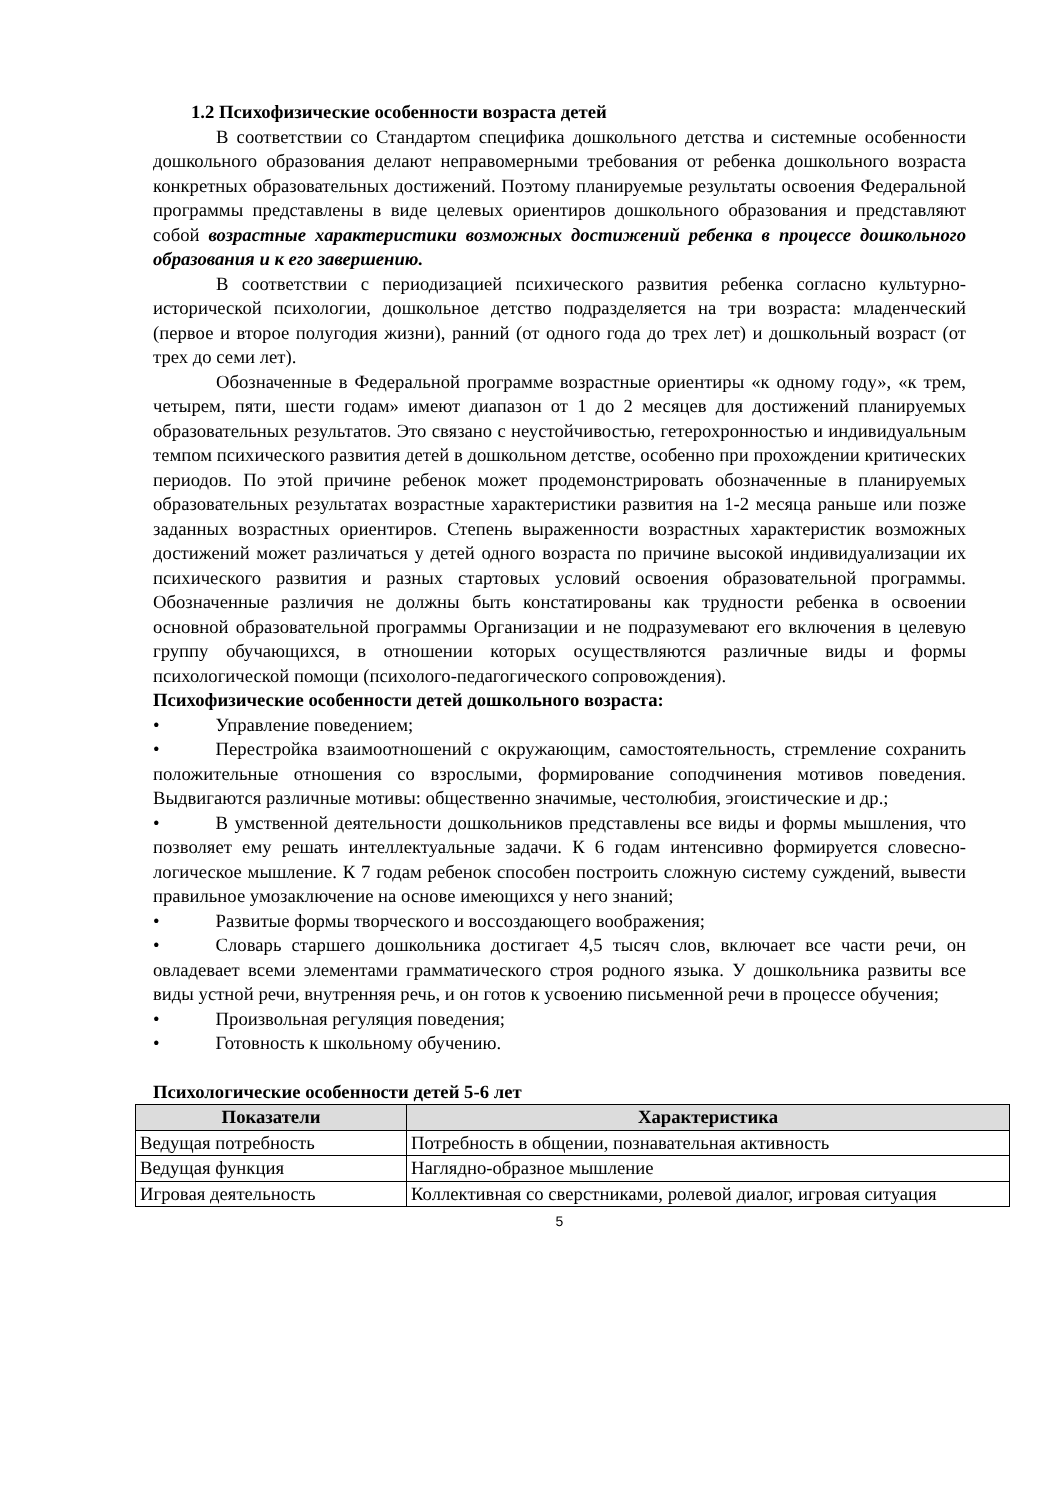1.2 Психофизические особенности возраста детей
В соответствии со Стандартом специфика дошкольного детства и системные особенности дошкольного образования делают неправомерными требования от ребенка дошкольного возраста конкретных образовательных достижений. Поэтому планируемые результаты освоения Федеральной программы представлены в виде целевых ориентиров дошкольного образования и представляют собой возрастные характеристики возможных достижений ребенка в процессе дошкольного образования и к его завершению.
В соответствии с периодизацией психического развития ребенка согласно культурно-исторической психологии, дошкольное детство подразделяется на три возраста: младенческий (первое и второе полугодия жизни), ранний (от одного года до трех лет) и дошкольный возраст (от трех до семи лет).
Обозначенные в Федеральной программе возрастные ориентиры «к одному году», «к трем, четырем, пяти, шести годам» имеют диапазон от 1 до 2 месяцев для достижений планируемых образовательных результатов. Это связано с неустойчивостью, гетерохронностью и индивидуальным темпом психического развития детей в дошкольном детстве, особенно при прохождении критических периодов. По этой причине ребенок может продемонстрировать обозначенные в планируемых образовательных результатах возрастные характеристики развития на 1-2 месяца раньше или позже заданных возрастных ориентиров. Степень выраженности возрастных характеристик возможных достижений может различаться у детей одного возраста по причине высокой индивидуализации их психического развития и разных стартовых условий освоения образовательной программы. Обозначенные различия не должны быть констатированы как трудности ребенка в освоении основной образовательной программы Организации и не подразумевают его включения в целевую группу обучающихся, в отношении которых осуществляются различные виды и формы психологической помощи (психолого-педагогического сопровождения).
Психофизические особенности детей дошкольного возраста:
• Управление поведением;
• Перестройка взаимоотношений с окружающим, самостоятельность, стремление сохранить положительные отношения со взрослыми, формирование соподчинения мотивов поведения. Выдвигаются различные мотивы: общественно значимые, честолюбия, эгоистические и др.;
• В умственной деятельности дошкольников представлены все виды и формы мышления, что позволяет ему решать интеллектуальные задачи. К 6 годам интенсивно формируется словесно-логическое мышление. К 7 годам ребенок способен построить сложную систему суждений, вывести правильное умозаключение на основе имеющихся у него знаний;
• Развитые формы творческого и воссоздающего воображения;
• Словарь старшего дошкольника достигает 4,5 тысяч слов, включает все части речи, он овладевает всеми элементами грамматического строя родного языка. У дошкольника развиты все виды устной речи, внутренняя речь, и он готов к усвоению письменной речи в процессе обучения;
• Произвольная регуляция поведения;
• Готовность к школьному обучению.
Психологические особенности детей 5-6 лет
| Показатели | Характеристика |
| --- | --- |
| Ведущая потребность | Потребность в общении, познавательная активность |
| Ведущая функция | Наглядно-образное мышление |
| Игровая деятельность | Коллективная со сверстниками, ролевой диалог, игровая ситуация |
5